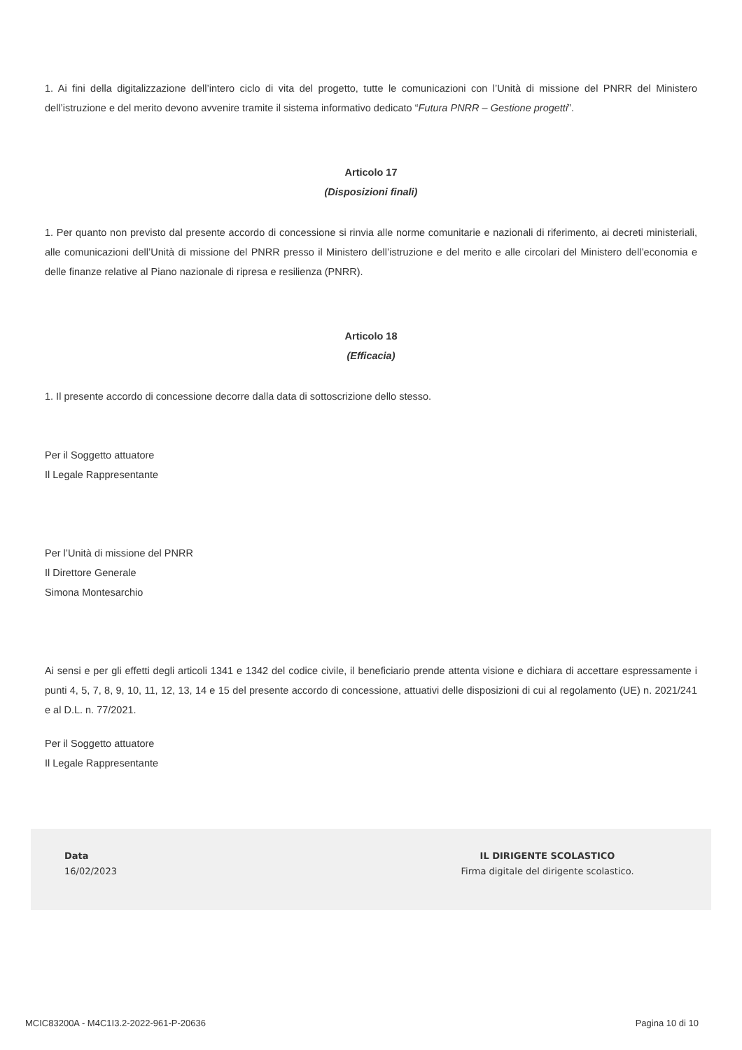1. Ai fini della digitalizzazione dell’intero ciclo di vita del progetto, tutte le comunicazioni con l’Unità di missione del PNRR del Ministero dell’istruzione e del merito devono avvenire tramite il sistema informativo dedicato “Futura PNRR – Gestione progetti”.
Articolo 17
(Disposizioni finali)
1. Per quanto non previsto dal presente accordo di concessione si rinvia alle norme comunitarie e nazionali di riferimento, ai decreti ministeriali, alle comunicazioni dell’Unità di missione del PNRR presso il Ministero dell’istruzione e del merito e alle circolari del Ministero dell’economia e delle finanze relative al Piano nazionale di ripresa e resilienza (PNRR).
Articolo 18
(Efficacia)
1. Il presente accordo di concessione decorre dalla data di sottoscrizione dello stesso.
Per il Soggetto attuatore
Il Legale Rappresentante
Per l’Unità di missione del PNRR
Il Direttore Generale
Simona Montesarchio
Ai sensi e per gli effetti degli articoli 1341 e 1342 del codice civile, il beneficiario prende attenta visione e dichiara di accettare espressamente i punti 4, 5, 7, 8, 9, 10, 11, 12, 13, 14 e 15 del presente accordo di concessione, attuativi delle disposizioni di cui al regolamento (UE) n. 2021/241 e al D.L. n. 77/2021.
Per il Soggetto attuatore
Il Legale Rappresentante
Data
16/02/2023
IL DIRIGENTE SCOLASTICO
Firma digitale del dirigente scolastico.
MCIC83200A - M4C1I3.2-2022-961-P-20636 Pagina 10 di 10